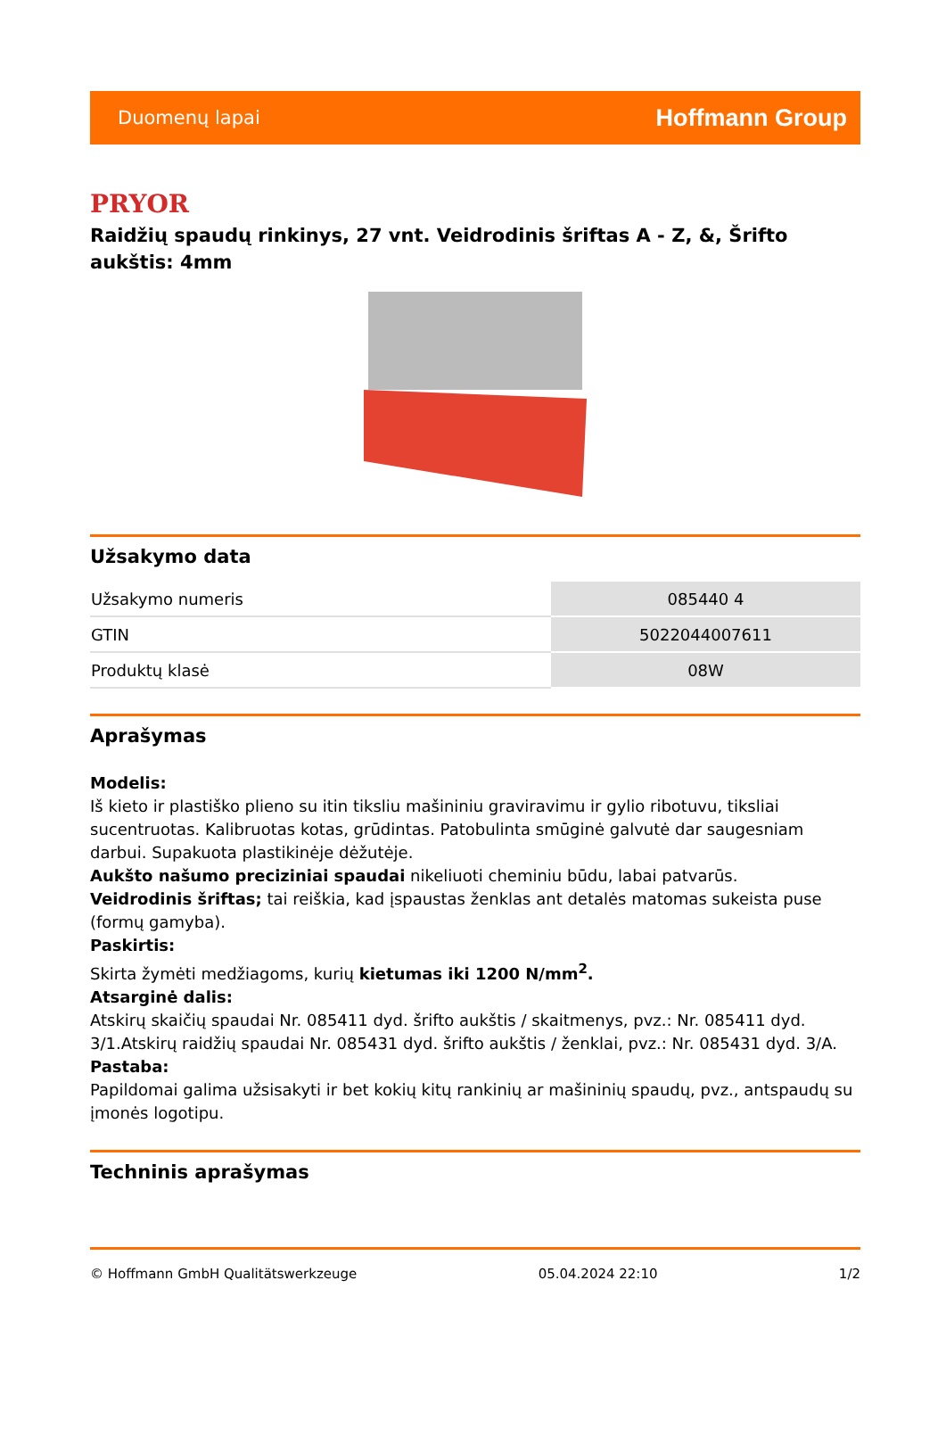Duomenų lapai Hoffmann Group
PRYOR
Raidžių spaudų rinkinys, 27 vnt. Veidrodinis šriftas A - Z, &, Šrifto aukštis: 4mm
Užsakymo data
| Užsakymo numeris | 085440 4 |
| GTIN | 5022044007611 |
| Produktų klasė | 08W |
Aprašymas
Modelis:
Iš kieto ir plastiško plieno su itin tiksliu mašininiu graviravimu ir gylio ribotuvu, tiksliai sucentruotas. Kalibruotas kotas, grūdintas. Patobulinta smūginė galvutė dar saugesniam darbui. Supakuota plastikinėje dėžutėje.
Aukšto našumo preciziniai spaudai nikeliuoti cheminiu būdu, labai patvarūs.
Veidrodinis šriftas; tai reiškia, kad įspaustas ženklas ant detalės matomas sukeista puse (formų gamyba).
Paskirtis:
Skirta žymėti medžiagoms, kurių kietumas iki 1200 N/mm<sup>2</sup>.
Atsarginė dalis:
Atskirų skaičių spaudai Nr. 085411 dyd. šrifto aukštis / skaitmenys, pvz.: Nr. 085411 dyd. 3/1.Atskirų raidžių spaudai Nr. 085431 dyd. šrifto aukštis / ženklai, pvz.: Nr. 085431 dyd. 3/A.
Pastaba:
Papildomai galima užsisakyti ir bet kokių kitų rankinių ar mašininių spaudų, pvz., antspaudų su įmonės logotipu.
Techninis aprašymas
© Hoffmann GmbH Qualitätswerkzeuge 05.04.2024 22:10 1/2